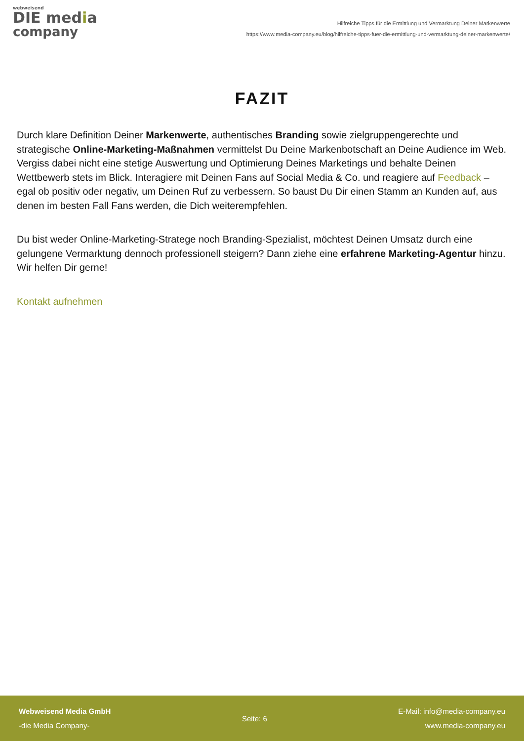webweisend
DIE media
company
Hilfreiche Tipps für die Ermittlung und Vermarktung Deiner Markenwerte
https://www.media-company.eu/blog/hilfreiche-tipps-fuer-die-ermittlung-und-vermarktung-deiner-markenwerte/
FAZIT
Durch klare Definition Deiner Markenwerte, authentisches Branding sowie zielgruppengerechte und strategische Online-Marketing-Maßnahmen vermittelst Du Deine Markenbotschaft an Deine Audience im Web. Vergiss dabei nicht eine stetige Auswertung und Optimierung Deines Marketings und behalte Deinen Wettbewerb stets im Blick. Interagiere mit Deinen Fans auf Social Media & Co. und reagiere auf Feedback – egal ob positiv oder negativ, um Deinen Ruf zu verbessern. So baust Du Dir einen Stamm an Kunden auf, aus denen im besten Fall Fans werden, die Dich weiterempfehlen.
Du bist weder Online-Marketing-Stratege noch Branding-Spezialist, möchtest Deinen Umsatz durch eine gelungene Vermarktung dennoch professionell steigern? Dann ziehe eine erfahrene Marketing-Agentur hinzu. Wir helfen Dir gerne!
Kontakt aufnehmen
Webweisend Media GmbH
-die Media Company-
Seite: 6
E-Mail: info@media-company.eu
www.media-company.eu